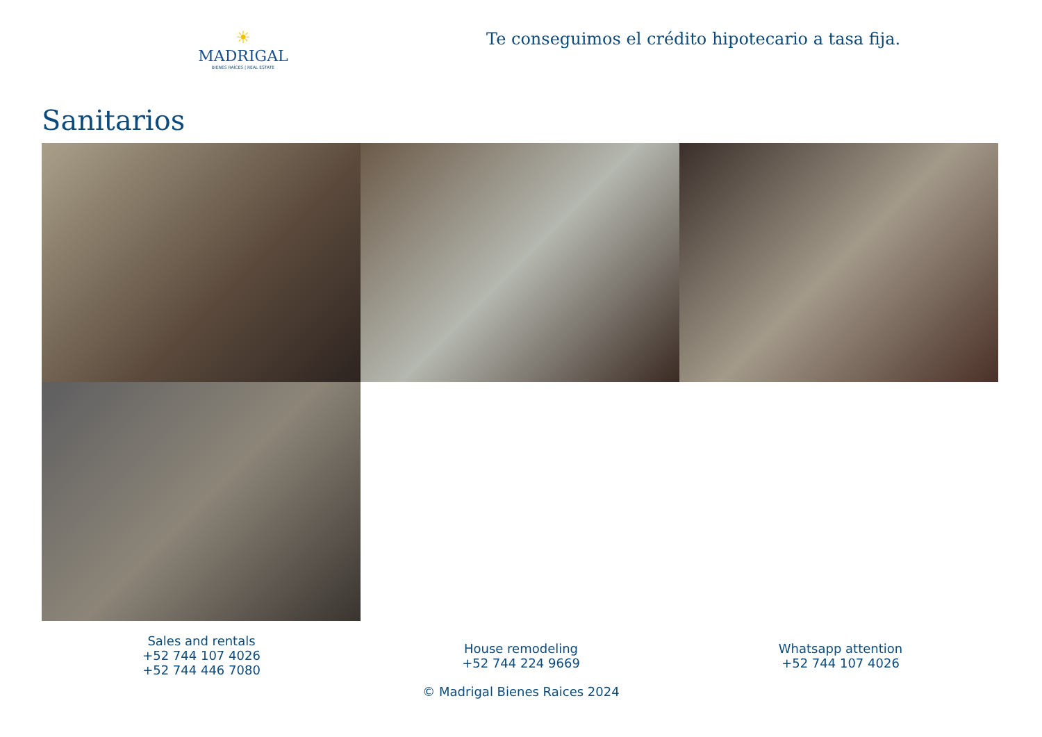☀
MADRIGAL
BIENES RAÍCES | REAL ESTATE
Te conseguimos el crédito hipotecario a tasa fija.
Sanitarios
Sales and rentals
+52 744 107 4026
+52 744 446 7080
House remodeling
+52 744 224 9669
Whatsapp attention
+52 744 107 4026
© Madrigal Bienes Raices 2024